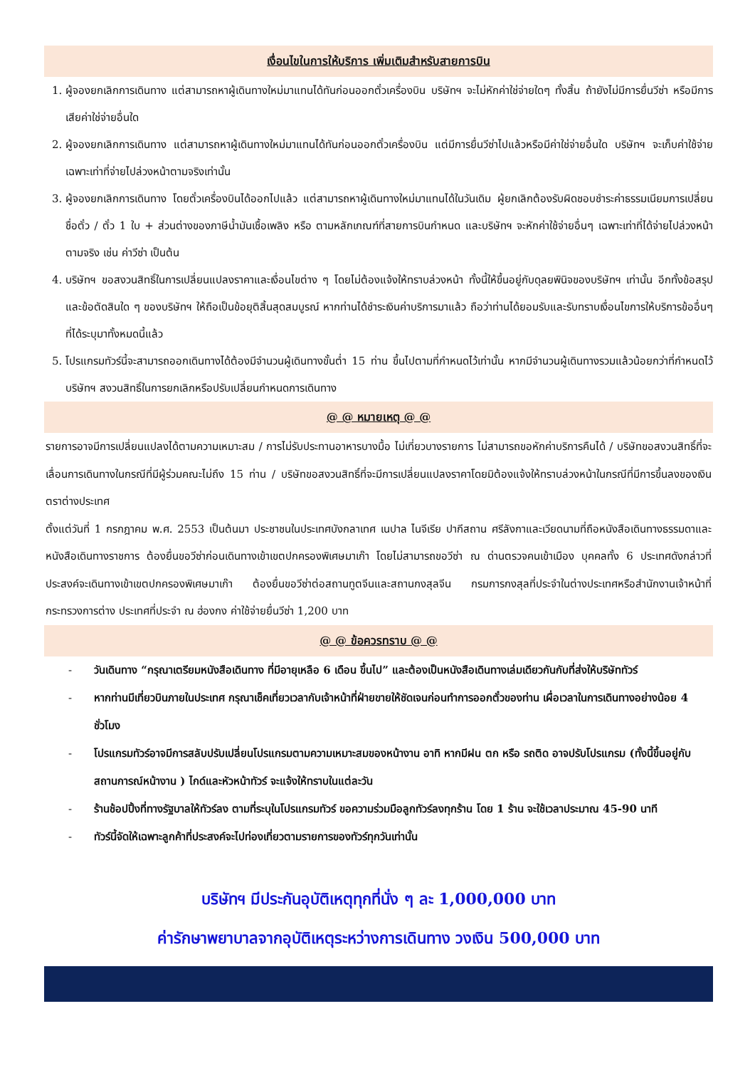เงื่อนไขในการให้บริการ เพิ่มเติมสำหรับสายการบิน
1. ผู้จองยกเลิกการเดินทาง แต่สามารถหาผู้เดินทางใหม่มาแทนได้ทันก่อนออกตั๋วเครื่องบิน บริษัทฯ จะไม่หักค่าใช่จ่ายใดๆ ทั้งสิ้น ถ้ายังไม่มีการยื่นวีซ่า หรือมีการเสียค่าใช่จ่ายอื่นใด
2. ผู้จองยกเลิกการเดินทาง แต่สามารถหาผู้เดินทางใหม่มาแทนได้ทันก่อนออกตั๋วเครื่องบิน แต่มีการยื่นวีซ่าไปแล้วหรือมีค่าใช่จ่ายอื่นใด บริษัทฯ จะเก็บค่าใช้จ่ายเฉพาะเท่าที่จ่ายไปล่วงหน้าตามจริงเท่านั้น
3. ผู้จองยกเลิกการเดินทาง โดยตั๋วเครื่องบินได้ออกไปแล้ว แต่สามารถหาผู้เดินทางใหม่มาแทนได้ในวันเดิม ผู้ยกเลิกต้องรับผิดชอบชำระค่าธรรมเนียมการเปลี่ยนชื่อตั๋ว / ตั๋ว 1 ใบ + ส่วนต่างของภาษีน้ำมันเชื้อเพลิง หรือ ตามหลักเกณฑ์ที่สายการบินกำหนด และบริษัทฯ จะหักค่าใช้จ่ายอื่นๆ เฉพาะเท่าที่ได้จ่ายไปล่วงหน้าตามจริง เช่น ค่าวีซ่า เป็นต้น
4. บริษัทฯ ขอสงวนสิทธิ์ในการเปลี่ยนแปลงราคาและเงื่อนไขต่าง ๆ โดยไม่ต้องแจ้งให้ทราบล่วงหน้า ทั้งนี้ให้ขึ้นอยู่กับดุลยพินิจของบริษัทฯ เท่านั้น อีกทั้งข้อสรุปและข้อตัดสินใด ๆ ของบริษัทฯ ให้ถือเป็นข้อยุติสิ้นสุดสมบูรณ์ หากท่านได้ชำระเงินค่าบริการมาแล้ว ถือว่าท่านได้ยอมรับและรับทราบเงื่อนไขการให้บริการข้ออื่นๆที่ได้ระบุมาทั้งหมดนี้แล้ว
5. โปรแกรมทัวร์นี้จะสามารถออกเดินทางได้ต้องมีจำนวนผู้เดินทางขั้นต่ำ 15 ท่าน ขึ้นไปตามที่กำหนดไว้เท่านั้น หากมีจำนวนผู้เดินทางรวมแล้วน้อยกว่าที่กำหนดไว้ บริษัทฯ สงวนสิทธิ์ในการยกเลิกหรือปรับเปลี่ยนกำหนดการเดินทาง
@ @ หมายเหตุ @ @
รายการอาจมีการเปลี่ยนแปลงได้ตามความเหมาะสม / การไม่รับประทานอาหารบางมื้อ ไม่เที่ยวบางรายการ ไม่สามารถขอหักค่าบริการคืนได้ / บริษัทขอสงวนสิทธิ์ที่จะเลื่อนการเดินทางในกรณีที่มีผู้ร่วมคณะไม่ถึง 15 ท่าน / บริษัทขอสงวนสิทธิ์ที่จะมีการเปลี่ยนแปลงราคาโดยมิต้องแจ้งให้ทราบล่วงหน้าในกรณีที่มีการขึ้นลงของเงินตราต่างประเทศ
ตั้งแต่วันที่ 1 กรกฎาคม พ.ศ. 2553 เป็นต้นมา ประชาชนในประเทศบังกลาเทศ เนปาล ไนจีเรีย ปากีสถาน ศรีลังกาและเวียดนามที่ถือหนังสือเดินทางธรรมดาและหนังสือเดินทางราชการ ต้องยื่นขอวีซ่าก่อนเดินทางเข้าเขตปกครองพิเศษมาเก๊า โดยไม่สามารถขอวีซ่า ณ ด่านตรวจคนเข้าเมือง บุคคลทั้ง 6 ประเทศดังกล่าวที่ประสงค์จะเดินทางเข้าเขตปกครองพิเศษมาเก๊า ต้องยื่นขอวีซ่าต่อสถานทูตจีนและสถานกงสุลจีน กรมการกงสุลที่ประจำในต่างประเทศหรือสำนักงานเจ้าหน้าที่กระทรวงการต่าง ประเทศที่ประจำ ณ ฮ่องกง ค่าใช้จ่ายยื่นวีซ่า 1,200 บาท
@ @ ข้อควรทราบ @ @
- วันเดินทาง “กรุณาเตรียมหนังสือเดินทาง ที่มีอายุเหลือ 6 เดือน ขึ้นไป” และต้องเป็นหนังสือเดินทางเล่มเดียวกันกับที่ส่งให้บริษัททัวร์
- หากท่านมีเที่ยวบินภายในประเทศ กรุณาเช็คเที่ยวเวลากับเจ้าหน้าที่ฝ่ายขายให้ชัดเจนก่อนทำการออกตั๋วของท่าน เผื่อเวลาในการเดินทางอย่างน้อย 4 ชั่วโมง
- โปรแกรมทัวร์อาจมีการสลับปรับเปลี่ยนโปรแกรมตามความเหมาะสมของหน้างาน อาทิ หากมีฝน ตก หรือ รถติด อาจปรับโปรแกรม (ทั้งนี้ขึ้นอยู่กับสถานการณ์หน้างาน ) ไกด์และหัวหน้าทัวร์ จะแจ้งให้ทราบในแต่ละวัน
- ร้านช้อปปิ้งที่ทางรัฐบาลให้ทัวร์ลง ตามที่ระบุในโปรแกรมทัวร์ ขอความร่วมมือลูกทัวร์ลงทุกร้าน โดย 1 ร้าน จะใช้เวลาประมาณ 45-90 นาที
- ทัวร์นี้จัดให้เฉพาะลูกค้าที่ประสงค์จะไปท่องเที่ยวตามรายการของทัวร์ทุกวันเท่านั้น
บริษัทฯ มีประกันอุบัติเหตุทุกที่นั่ง ๆ ละ 1,000,000 บาท
ค่ารักษาพยาบาลจากอุบัติเหตุระหว่างการเดินทาง วงเงิน 500,000 บาท